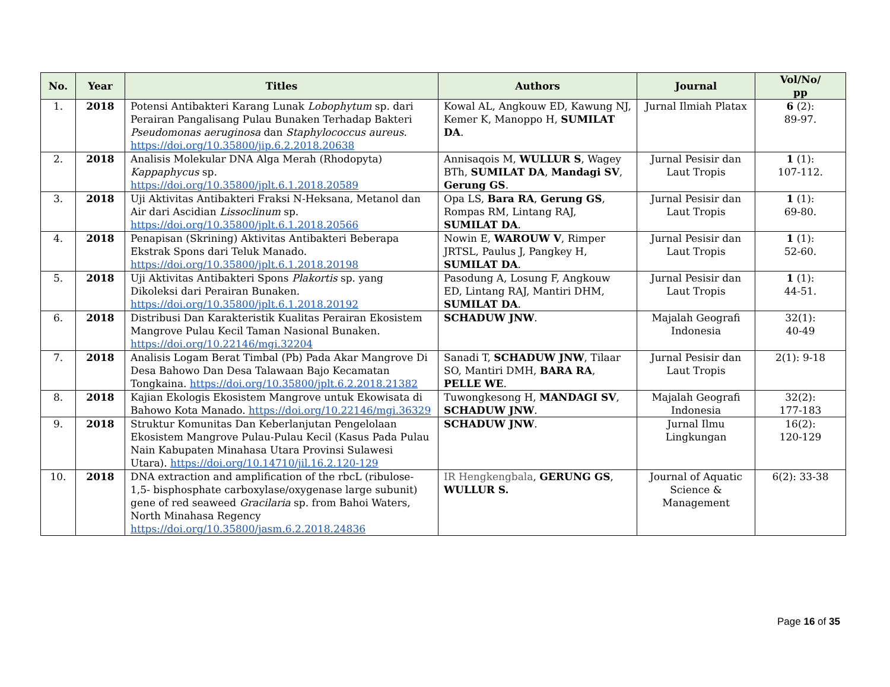| No. | Year | Titles | Authors | Journal | Vol/No/ pp |
| --- | --- | --- | --- | --- | --- |
| 1. | 2018 | Potensi Antibakteri Karang Lunak Lobophytum sp. dari Perairan Pangalisang Pulau Bunaken Terhadap Bakteri Pseudomonas aeruginosa dan Staphylococcus aureus . https://doi.org/10.35800/jip.6.2.2018.20638 | Kowal AL, Angkouw ED, Kawung NJ, Kemer K, Manoppo H, SUMILAT DA . | Jurnal Ilmiah Platax | 6 (2): 89-97. |
| 2. | 2018 | Analisis Molekular DNA Alga Merah (Rhodopyta) Kappaphycus sp. https://doi.org/10.35800/jplt.6.1.2018.20589 | Annisaqois M, WULLUR S , Wagey BTh, SUMILAT DA , Mandagi SV , Gerung GS . | Jurnal Pesisir dan Laut Tropis | 1 (1): 107-112. |
| 3. | 2018 | Uji Aktivitas Antibakteri Fraksi N-Heksana, Metanol dan Air dari Ascidian Lissoclinum sp. https://doi.org/10.35800/jplt.6.1.2018.20566 | Opa LS, Bara RA , Gerung GS , Rompas RM, Lintang RAJ, SUMILAT DA . | Jurnal Pesisir dan Laut Tropis | 1 (1): 69-80. |
| 4. | 2018 | Penapisan (Skrining) Aktivitas Antibakteri Beberapa Ekstrak Spons dari Teluk Manado. https://doi.org/10.35800/jplt.6.1.2018.20198 | Nowin E, WAROUW V , Rimper JRTSL, Paulus J, Pangkey H, SUMILAT DA . | Jurnal Pesisir dan Laut Tropis | 1 (1): 52-60. |
| 5. | 2018 | Uji Aktivitas Antibakteri Spons Plakortis sp. yang Dikoleksi dari Perairan Bunaken. https://doi.org/10.35800/jplt.6.1.2018.20192 | Pasodung A, Losung F, Angkouw ED, Lintang RAJ, Mantiri DHM, SUMILAT DA . | Jurnal Pesisir dan Laut Tropis | 1 (1): 44-51. |
| 6. | 2018 | Distribusi Dan Karakteristik Kualitas Perairan Ekosistem Mangrove Pulau Kecil Taman Nasional Bunaken. https://doi.org/10.22146/mgi.32204 | SCHADUW JNW . | Majalah Geografi Indonesia | 32(1): 40-49 |
| 7. | 2018 | Analisis Logam Berat Timbal (Pb) Pada Akar Mangrove Di Desa Bahowo Dan Desa Talawaan Bajo Kecamatan Tongkaina. https://doi.org/10.35800/jplt.6.2.2018.21382 | Sanadi T, SCHADUW JNW , Tilaar SO, Mantiri DMH, BARA RA , PELLE WE . | Jurnal Pesisir dan Laut Tropis | 2(1): 9-18 |
| 8. | 2018 | Kajian Ekologis Ekosistem Mangrove untuk Ekowisata di Bahowo Kota Manado. https://doi.org/10.22146/mgi.36329 | Tuwongkesong H, MANDAGI SV , SCHADUW JNW . | Majalah Geografi Indonesia | 32(2): 177-183 |
| 9. | 2018 | Struktur Komunitas Dan Keberlanjutan Pengelolaan Ekosistem Mangrove Pulau-Pulau Kecil (Kasus Pada Pulau Nain Kabupaten Minahasa Utara Provinsi Sulawesi Utara). https://doi.org/10.14710/jil.16.2.120-129 | SCHADUW JNW . | Jurnal Ilmu Lingkungan | 16(2): 120-129 |
| 10. | 2018 | DNA extraction and amplification of the rbcL (ribulose-1,5- bisphosphate carboxylase/oxygenase large subunit) gene of red seaweed Gracilaria sp. from Bahoi Waters, North Minahasa Regency https://doi.org/10.35800/jasm.6.2.2018.24836 | IR Hengkengbala , GERUNG GS , WULLUR S. | Journal of Aquatic Science & Management | 6(2): 33-38 |
Page 16 of 35